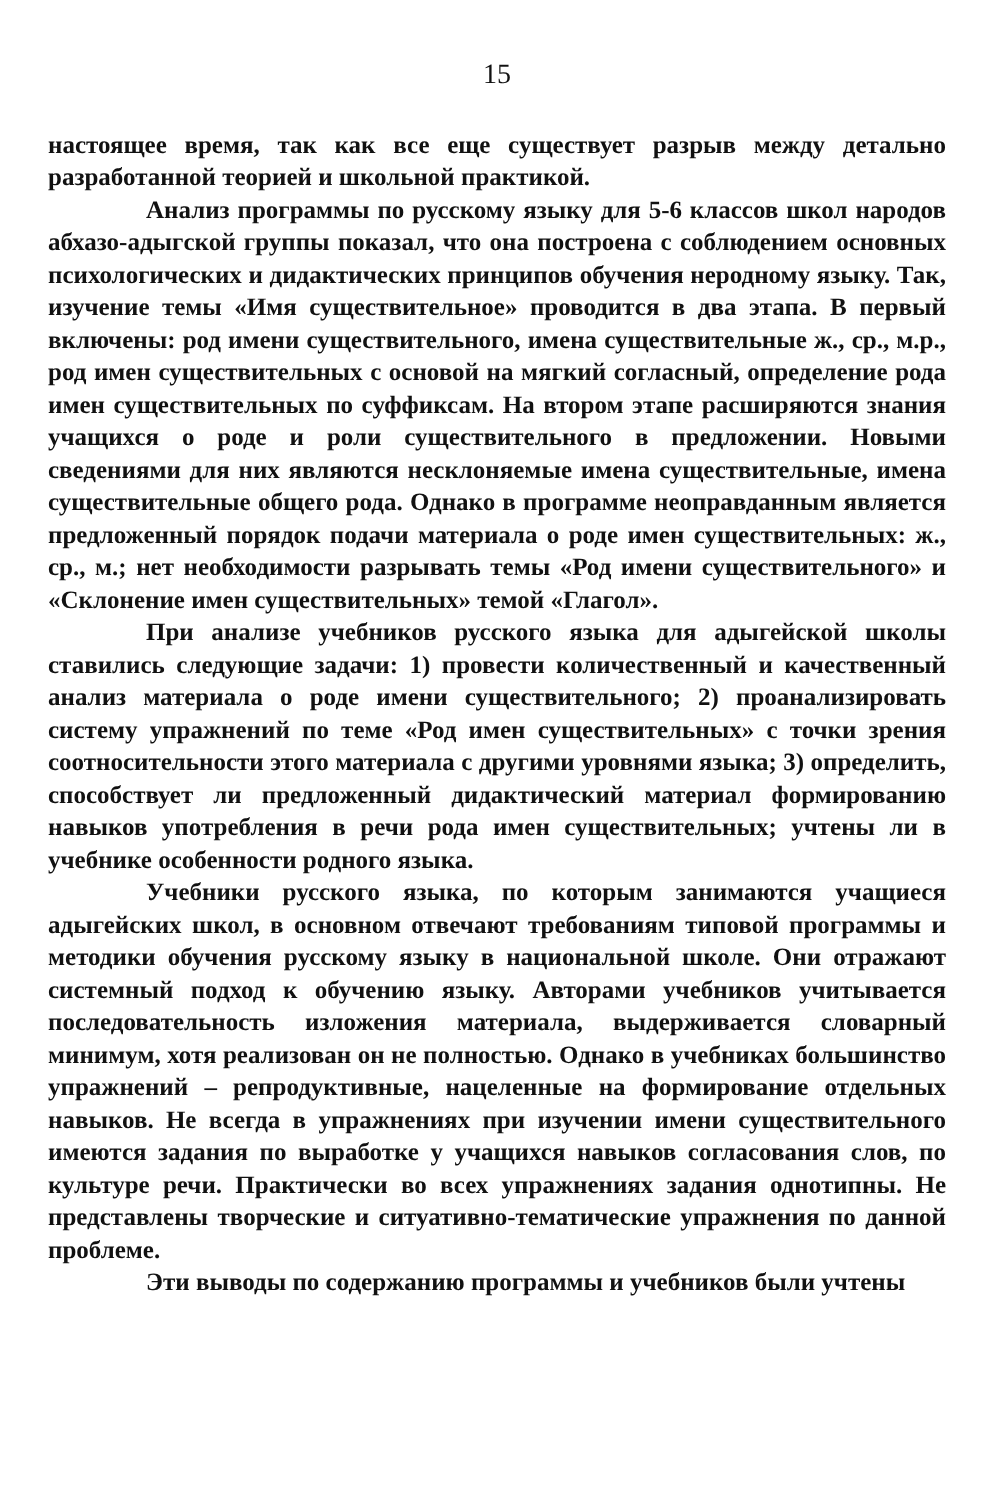15
настоящее время, так как все еще существует разрыв между детально разработанной теорией и школьной практикой.
Анализ программы по русскому языку для 5-6 классов школ народов абхазо-адыгской группы показал, что она построена с соблюдением основных психологических и дидактических принципов обучения неродному языку. Так, изучение темы «Имя существительное» проводится в два этапа. В первый включены: род имени существительного, имена существительные ж., ср., м.р., род имен существительных с основой на мягкий согласный, определение рода имен существительных по суффиксам. На втором этапе расширяются знания учащихся о роде и роли существительного в предложении. Новыми сведениями для них являются несклоняемые имена существительные, имена существительные общего рода. Однако в программе неоправданным является предложенный порядок подачи материала о роде имен существительных: ж., ср., м.; нет необходимости разрывать темы «Род имени существительного» и «Склонение имен существительных» темой «Глагол».
При анализе учебников русского языка для адыгейской школы ставились следующие задачи: 1) провести количественный и качественный анализ материала о роде имени существительного; 2) проанализировать систему упражнений по теме «Род имен существительных» с точки зрения соотносительности этого материала с другими уровнями языка; 3) определить, способствует ли предложенный дидактический материал формированию навыков употребления в речи рода имен существительных; учтены ли в учебнике особенности родного языка.
Учебники русского языка, по которым занимаются учащиеся адыгейских школ, в основном отвечают требованиям типовой программы и методики обучения русскому языку в национальной школе. Они отражают системный подход к обучению языку. Авторами учебников учитывается последовательность изложения материала, выдерживается словарный минимум, хотя реализован он не полностью. Однако в учебниках большинство упражнений – репродуктивные, нацеленные на формирование отдельных навыков. Не всегда в упражнениях при изучении имени существительного имеются задания по выработке у учащихся навыков согласования слов, по культуре речи. Практически во всех упражнениях задания однотипны. Не представлены творческие и ситуативно-тематические упражнения по данной проблеме.
Эти выводы по содержанию программы и учебников были учтены